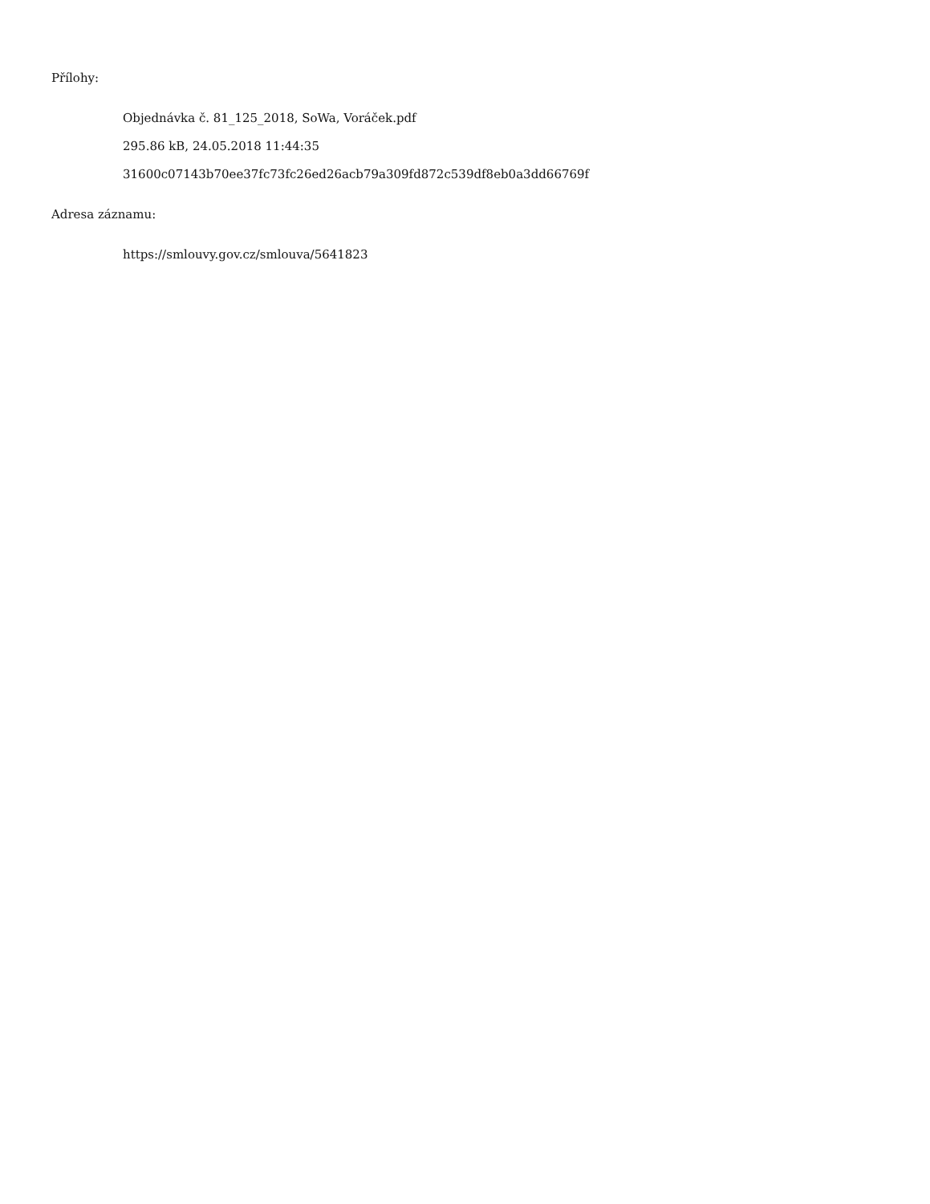Přílohy:
Objednávka č. 81_125_2018, SoWa, Voráček.pdf
295.86 kB, 24.05.2018 11:44:35
31600c07143b70ee37fc73fc26ed26acb79a309fd872c539df8eb0a3dd66769f
Adresa záznamu:
https://smlouvy.gov.cz/smlouva/5641823